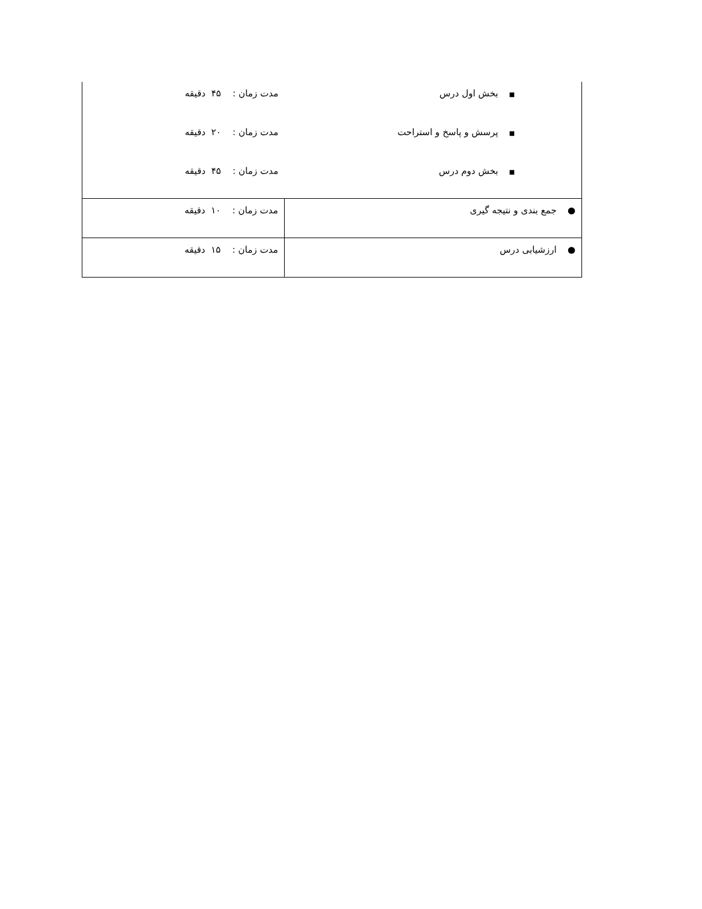| ■ بخش اول درس | مدت زمان : ۴۵ دقیقه |
| ■ پرسش و پاسخ و استراحت | مدت زمان : ۲۰ دقیقه |
| ■ بخش دوم درس | مدت زمان : ۴۵ دقیقه |
| ● جمع بندی و نتیجه گیری | مدت زمان : ۱۰ دقیقه |
| ● ارزشیابی درس | مدت زمان : ۱۵ دقیقه |